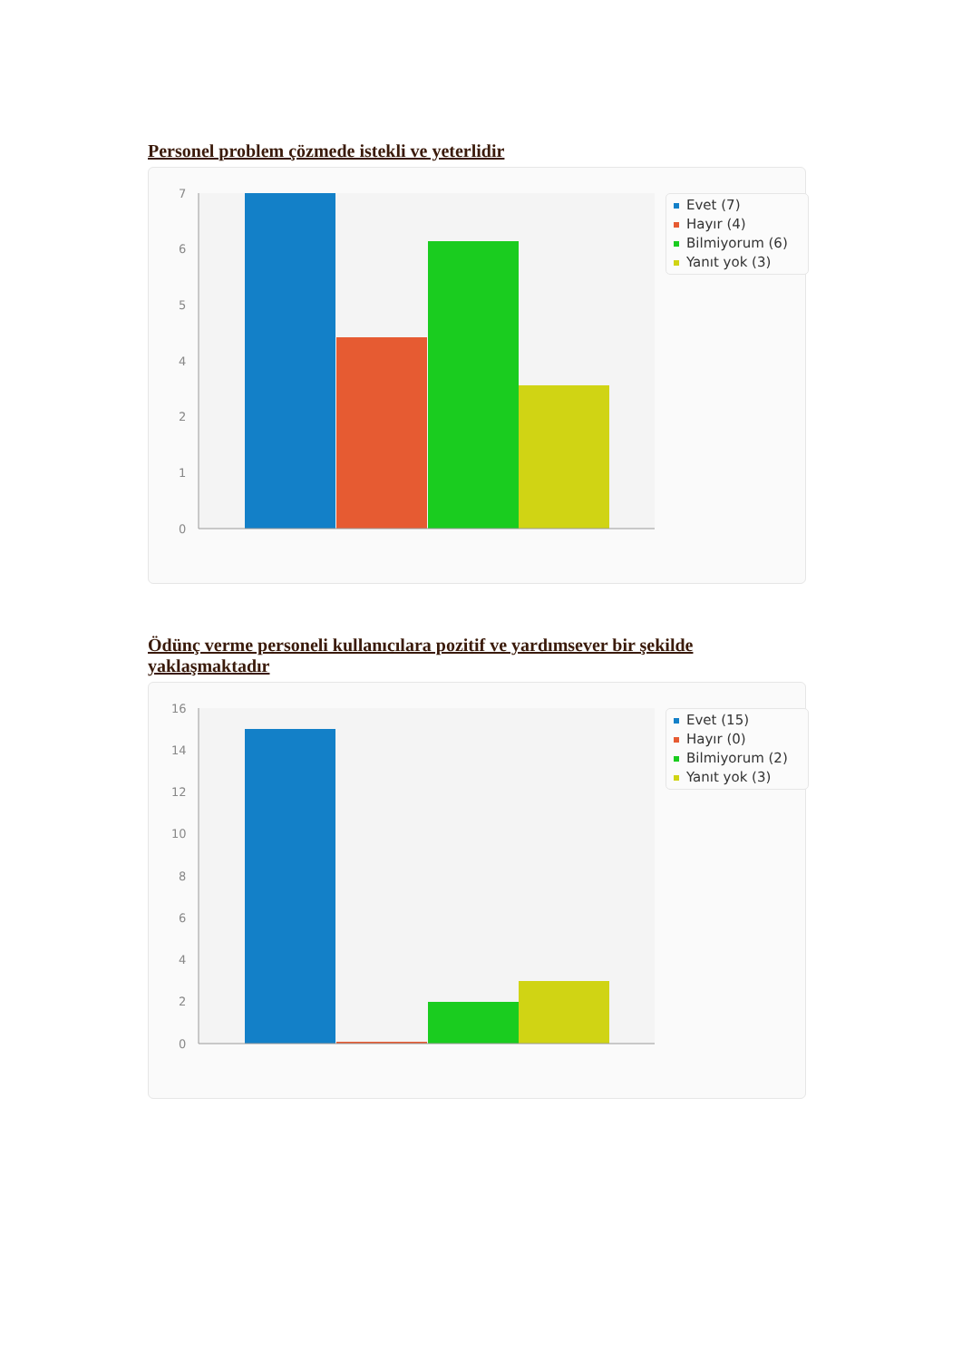Personel problem çözmede istekli ve yeterlidir
7
6
5
4
2
1
0
Evet (7)
Hayır (4)
Bilmiyorum (6)
Yanıt yok (3)
Ödünç verme personeli kullanıcılara pozitif ve yardımsever bir şekilde yaklaşmaktadır
16
14
12
10
8
6
4
2
0
Evet (15)
Hayır (0)
Bilmiyorum (2)
Yanıt yok (3)